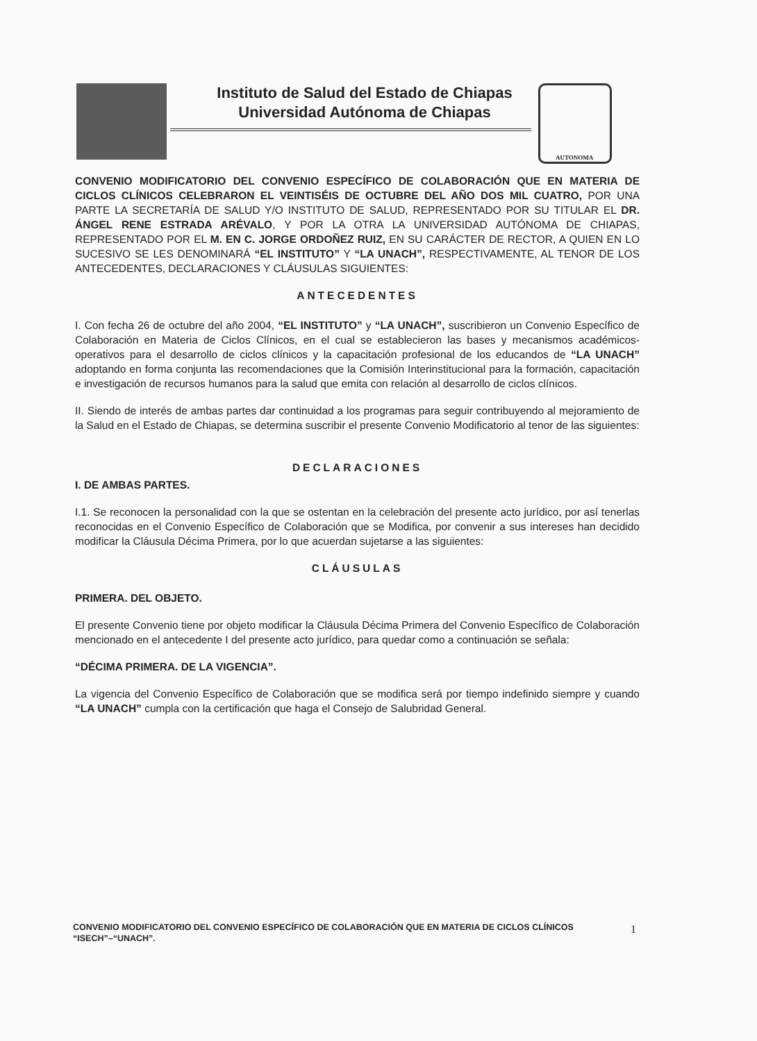Instituto de Salud del Estado de Chiapas
Universidad Autónoma de Chiapas
AUTONOMA
CONVENIO MODIFICATORIO DEL CONVENIO ESPECÍFICO DE COLABORACIÓN QUE EN MATERIA DE CICLOS CLÍNICOS CELEBRARON EL VEINTISÉIS DE OCTUBRE DEL AÑO DOS MIL CUATRO, POR UNA PARTE LA SECRETARÍA DE SALUD Y/O INSTITUTO DE SALUD, REPRESENTADO POR SU TITULAR EL DR. ÁNGEL RENE ESTRADA ARÉVALO, Y POR LA OTRA LA UNIVERSIDAD AUTÓNOMA DE CHIAPAS, REPRESENTADO POR EL M. EN C. JORGE ORDOÑEZ RUIZ, EN SU CARÁCTER DE RECTOR, A QUIEN EN LO SUCESIVO SE LES DENOMINARÁ “EL INSTITUTO” Y “LA UNACH”, RESPECTIVAMENTE, AL TENOR DE LOS ANTECEDENTES, DECLARACIONES Y CLÁUSULAS SIGUIENTES:
ANTECEDENTES
I. Con fecha 26 de octubre del año 2004, “EL INSTITUTO” y “LA UNACH”, suscribieron un Convenio Específico de Colaboración en Materia de Ciclos Clínicos, en el cual se establecieron las bases y mecanismos académicos-operativos para el desarrollo de ciclos clínicos y la capacitación profesional de los educandos de “LA UNACH” adoptando en forma conjunta las recomendaciones que la Comisión Interinstitucional para la formación, capacitación e investigación de recursos humanos para la salud que emita con relación al desarrollo de ciclos clínicos.
II. Siendo de interés de ambas partes dar continuidad a los programas para seguir contribuyendo al mejoramiento de la Salud en el Estado de Chiapas, se determina suscribir el presente Convenio Modificatorio al tenor de las siguientes:
DECLARACIONES
I. DE AMBAS PARTES.
I.1. Se reconocen la personalidad con la que se ostentan en la celebración del presente acto jurídico, por así tenerlas reconocidas en el Convenio Específico de Colaboración que se Modifica, por convenir a sus intereses han decidido modificar la Cláusula Décima Primera, por lo que acuerdan sujetarse a las siguientes:
CLÁUSULAS
PRIMERA. DEL OBJETO.
El presente Convenio tiene por objeto modificar la Cláusula Décima Primera del Convenio Específico de Colaboración mencionado en el antecedente I del presente acto jurídico, para quedar como a continuación se señala:
“DÉCIMA PRIMERA. DE LA VIGENCIA”.
La vigencia del Convenio Específico de Colaboración que se modifica será por tiempo indefinido siempre y cuando “LA UNACH” cumpla con la certificación que haga el Consejo de Salubridad General.
CONVENIO MODIFICATORIO DEL CONVENIO ESPECÍFICO DE COLABORACIÓN QUE EN MATERIA DE CICLOS CLÍNICOS “ISECH”–“UNACH”.
1